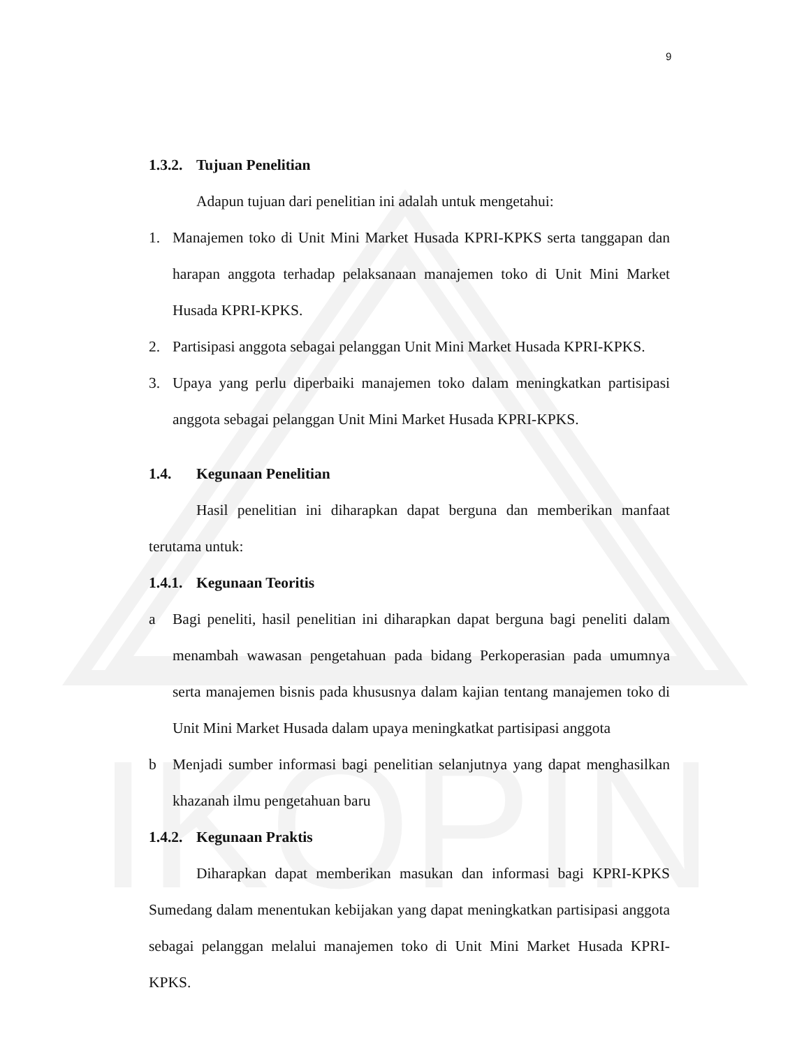IKOPIN
9
1.3.2. Tujuan Penelitian
Adapun tujuan dari penelitian ini adalah untuk mengetahui:
1. Manajemen toko di Unit Mini Market Husada KPRI-KPKS serta tanggapan dan harapan anggota terhadap pelaksanaan manajemen toko di Unit Mini Market Husada KPRI-KPKS.
2. Partisipasi anggota sebagai pelanggan Unit Mini Market Husada KPRI-KPKS.
3. Upaya yang perlu diperbaiki manajemen toko dalam meningkatkan partisipasi anggota sebagai pelanggan Unit Mini Market Husada KPRI-KPKS.
1.4. Kegunaan Penelitian
Hasil penelitian ini diharapkan dapat berguna dan memberikan manfaat terutama untuk:
1.4.1. Kegunaan Teoritis
a Bagi peneliti, hasil penelitian ini diharapkan dapat berguna bagi peneliti dalam menambah wawasan pengetahuan pada bidang Perkoperasian pada umumnya serta manajemen bisnis pada khususnya dalam kajian tentang manajemen toko di Unit Mini Market Husada dalam upaya meningkatkat partisipasi anggota
b Menjadi sumber informasi bagi penelitian selanjutnya yang dapat menghasilkan khazanah ilmu pengetahuan baru
1.4.2. Kegunaan Praktis
Diharapkan dapat memberikan masukan dan informasi bagi KPRI-KPKS Sumedang dalam menentukan kebijakan yang dapat meningkatkan partisipasi anggota sebagai pelanggan melalui manajemen toko di Unit Mini Market Husada KPRI-KPKS.